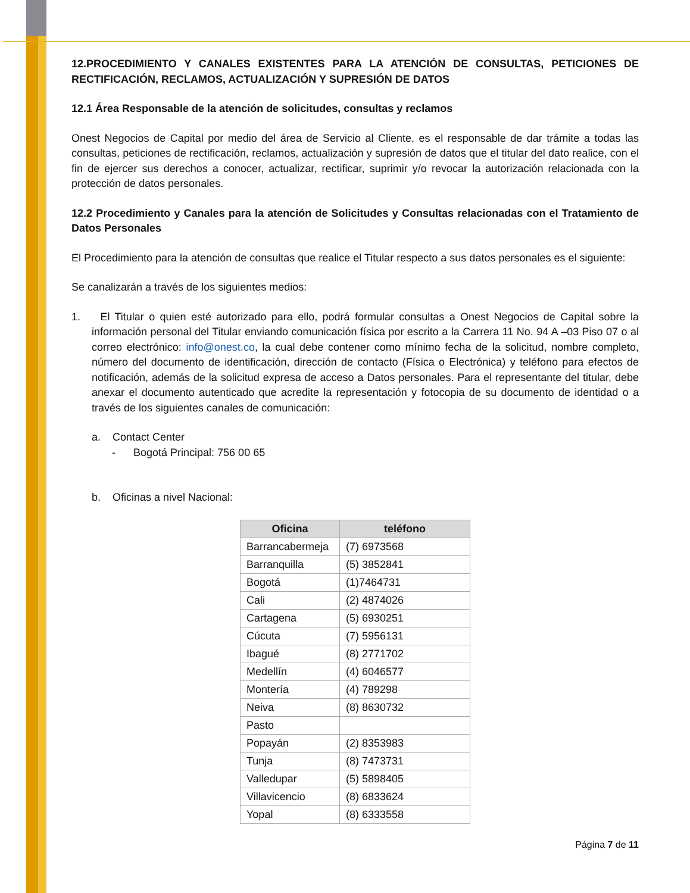12.PROCEDIMIENTO Y CANALES EXISTENTES PARA LA ATENCIÓN DE CONSULTAS, PETICIONES DE RECTIFICACIÓN, RECLAMOS, ACTUALIZACIÓN Y SUPRESIÓN DE DATOS
12.1 Área Responsable de la atención de solicitudes, consultas y reclamos
Onest Negocios de Capital por medio del área de Servicio al Cliente, es el responsable de dar trámite a todas las consultas, peticiones de rectificación, reclamos, actualización y supresión de datos que el titular del dato realice, con el fin de ejercer sus derechos a conocer, actualizar, rectificar, suprimir y/o revocar la autorización relacionada con la protección de datos personales.
12.2 Procedimiento y Canales para la atención de Solicitudes y Consultas relacionadas con el Tratamiento de Datos Personales
El Procedimiento para la atención de consultas que realice el Titular respecto a sus datos personales es el siguiente:
Se canalizarán a través de los siguientes medios:
1. El Titular o quien esté autorizado para ello, podrá formular consultas a Onest Negocios de Capital sobre la información personal del Titular enviando comunicación física por escrito a la Carrera 11 No. 94 A –03 Piso 07 o al correo electrónico: info@onest.co, la cual debe contener como mínimo fecha de la solicitud, nombre completo, número del documento de identificación, dirección de contacto (Física o Electrónica) y teléfono para efectos de notificación, además de la solicitud expresa de acceso a Datos personales. Para el representante del titular, debe anexar el documento autenticado que acredite la representación y fotocopia de su documento de identidad o a través de los siguientes canales de comunicación:
a. Contact Center
- Bogotá Principal: 756 00 65
b. Oficinas a nivel Nacional:
| Oficina | teléfono |
| --- | --- |
| Barrancabermeja | (7) 6973568 |
| Barranquilla | (5) 3852841 |
| Bogotá | (1)7464731 |
| Cali | (2) 4874026 |
| Cartagena | (5) 6930251 |
| Cúcuta | (7) 5956131 |
| Ibagué | (8) 2771702 |
| Medellín | (4) 6046577 |
| Montería | (4) 789298 |
| Neiva | (8) 8630732 |
| Pasto | |
| Popayán | (2) 8353983 |
| Tunja | (8) 7473731 |
| Valledupar | (5) 5898405 |
| Villavicencio | (8) 6833624 |
| Yopal | (8) 6333558 |
Página 7 de 11